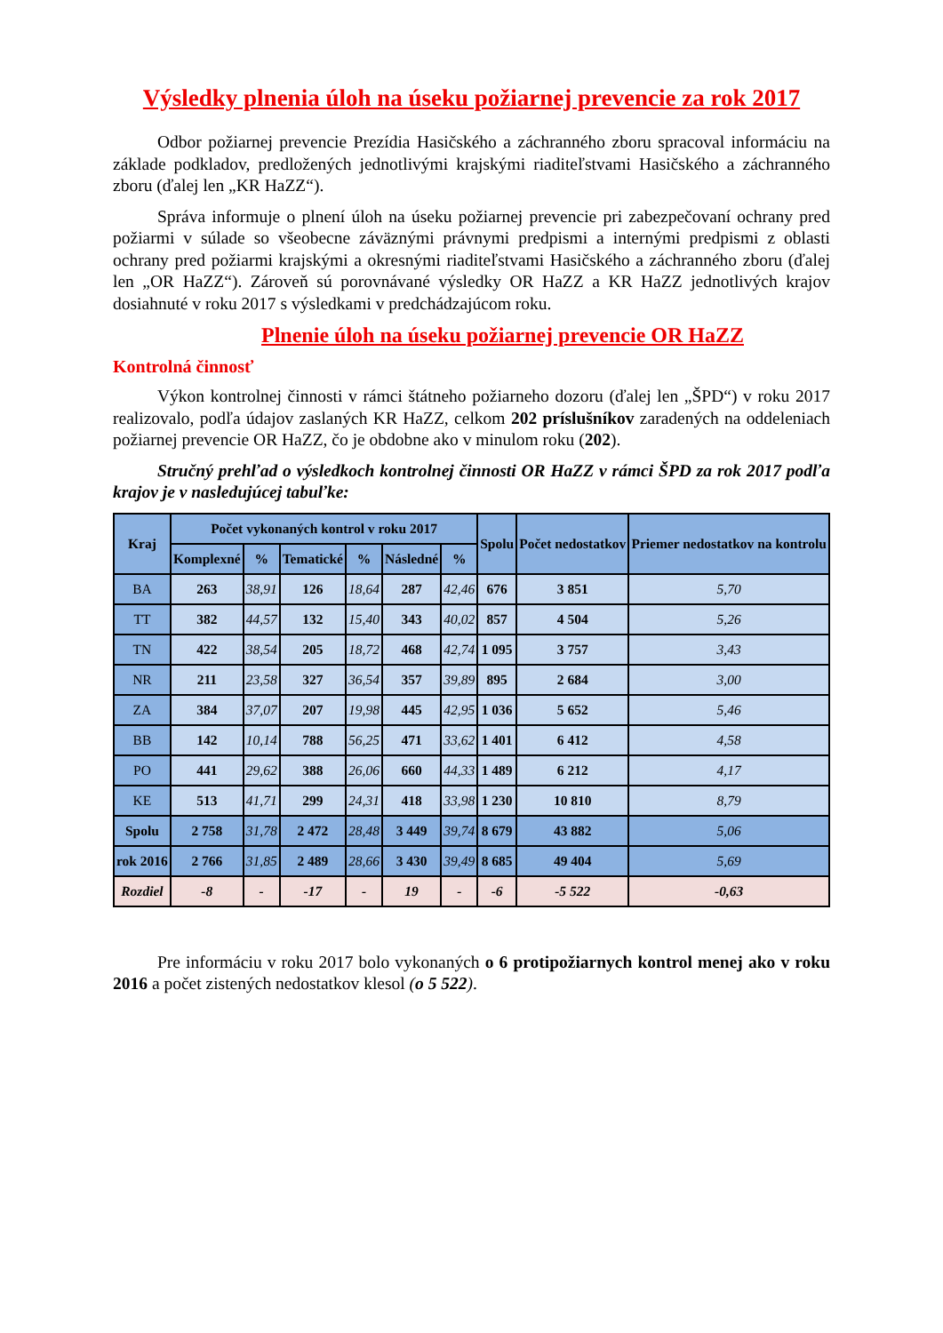Výsledky plnenia úloh na úseku požiarnej prevencie za rok 2017
Odbor požiarnej prevencie Prezídia Hasičského a záchranného zboru spracoval informáciu na základe podkladov, predložených jednotlivými krajskými riaditeľstvami Hasičského a záchranného zboru (ďalej len „KR HaZZ“).
Správa informuje o plnení úloh na úseku požiarnej prevencie pri zabezpečovaní ochrany pred požiarmi v súlade so všeobecne záväznými právnymi predpismi a internými predpismi z oblasti ochrany pred požiarmi krajskými a okresnými riaditeľstvami Hasičského a záchranného zboru (ďalej len „OR HaZZ“). Zároveň sú porovnávané výsledky OR HaZZ a KR HaZZ jednotlivých krajov dosiahnuté v roku 2017 s výsledkami v predchádzajúcom roku.
Plnenie úloh na úseku požiarnej prevencie OR HaZZ
Kontrolná činnosť
Výkon kontrolnej činnosti v rámci štátneho požiarneho dozoru (ďalej len „ŠPD“) v roku 2017 realizovalo, podľa údajov zaslaných KR HaZZ, celkom 202 príslušníkov zaradených na oddeleniach požiarnej prevencie OR HaZZ, čo je obdobne ako v minulom roku (202).
Stručný prehľad o výsledkoch kontrolnej činnosti OR HaZZ v rámci ŠPD za rok 2017 podľa krajov je v nasledujúcej tabuľke:
| Kraj | Počet vykonaných kontrol v roku 2017 | | | | | | Spolu | Počet nedostatkov | Priemer nedostatkov na kontrolu |
| --- | --- | --- | --- | --- | --- | --- | --- | --- | --- |
| | Komplexné | % | Tematické | % | Následné | % | | | |
| BA | 263 | 38,91 | 126 | 18,64 | 287 | 42,46 | 676 | 3 851 | 5,70 |
| TT | 382 | 44,57 | 132 | 15,40 | 343 | 40,02 | 857 | 4 504 | 5,26 |
| TN | 422 | 38,54 | 205 | 18,72 | 468 | 42,74 | 1 095 | 3 757 | 3,43 |
| NR | 211 | 23,58 | 327 | 36,54 | 357 | 39,89 | 895 | 2 684 | 3,00 |
| ZA | 384 | 37,07 | 207 | 19,98 | 445 | 42,95 | 1 036 | 5 652 | 5,46 |
| BB | 142 | 10,14 | 788 | 56,25 | 471 | 33,62 | 1 401 | 6 412 | 4,58 |
| PO | 441 | 29,62 | 388 | 26,06 | 660 | 44,33 | 1 489 | 6 212 | 4,17 |
| KE | 513 | 41,71 | 299 | 24,31 | 418 | 33,98 | 1 230 | 10 810 | 8,79 |
| Spolu | 2 758 | 31,78 | 2 472 | 28,48 | 3 449 | 39,74 | 8 679 | 43 882 | 5,06 |
| rok 2016 | 2 766 | 31,85 | 2 489 | 28,66 | 3 430 | 39,49 | 8 685 | 49 404 | 5,69 |
| Rozdiel | -8 | - | -17 | - | 19 | - | -6 | -5 522 | -0,63 |
Pre informáciu v roku 2017 bolo vykonaných o 6 protipožiarnych kontrol menej ako v roku 2016 a počet zistených nedostatkov klesol (o 5 522).